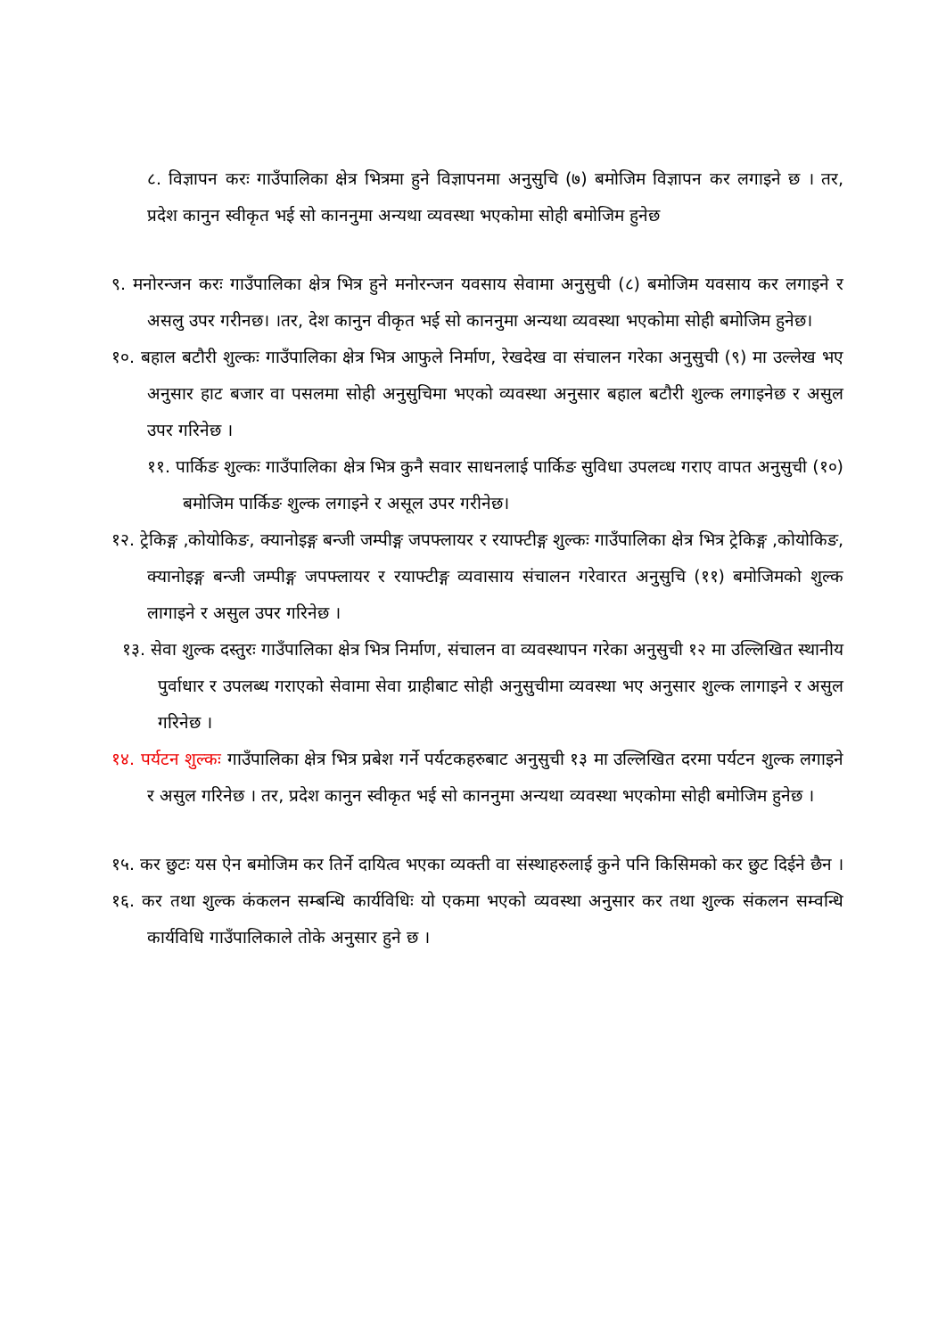८. विज्ञापन करः गाउँपालिका क्षेत्र भित्रमा हुने विज्ञापनमा अनुसुचि (७) बमोजिम विज्ञापन कर लगाइने छ । तर, प्रदेश कानुन स्वीकृत भई सो काननुमा अन्यथा व्यवस्था भएकोमा सोही बमोजिम हुनेछ
९. मनोरन्जन करः गाउँपालिका क्षेत्र भित्र हुने मनोरन्जन यवसाय सेवामा अनुसुची (८) बमोजिम यवसाय कर लगाइने र असलु उपर गरीनछ। ।तर, देश कानुन वीकृत भई सो काननुमा अन्यथा व्यवस्था भएकोमा सोही बमोजिम हुनेछ।
१०. बहाल बटौरी शुल्कः गाउँपालिका क्षेत्र भित्र आफुले निर्माण, रेखदेख वा संचालन गरेका अनुसुची (९) मा उल्लेख भए अनुसार हाट बजार वा पसलमा सोही अनुसुचिमा भएको व्यवस्था अनुसार बहाल बटौरी शुल्क लगाइनेछ र असुल उपर गरिनेछ ।
११. पार्किङ शुल्कः गाउँपालिका क्षेत्र भित्र कुनै सवार साधनलाई पार्किङ सुविधा उपलव्ध गराए वापत अनुसुची (१०) बमोजिम पार्किङ शुल्क लगाइने र असूल उपर गरीनेछ।
१२. ट्रेकिङ्ग ,कोयोकिङ, क्यानोइङ्ग बन्जी जम्पीङ्ग जपफ्लायर र रयाफ्टीङ्ग शुल्कः गाउँपालिका क्षेत्र भित्र ट्रेकिङ्ग ,कोयोकिङ, क्यानोइङ्ग बन्जी जम्पीङ्ग जपफ्लायर र रयाफ्टीङ्ग व्यवासाय संचालन गरेवारत अनुसुचि (११) बमोजिमको शुल्क लागाइने र असुल उपर गरिनेछ ।
१३. सेवा शुल्क दस्तुरः गाउँपालिका क्षेत्र भित्र निर्माण, संचालन वा व्यवस्थापन गरेका अनुसुची १२ मा उल्लिखित स्थानीय पुर्वाधार र उपलब्ध गराएको सेवामा सेवा ग्राहीबाट सोही अनुसुचीमा व्यवस्था भए अनुसार शुल्क लागाइने र असुल गरिनेछ ।
१४. पर्यटन शुल्कः गाउँपालिका क्षेत्र भित्र प्रबेश गर्ने पर्यटकहरुबाट अनुसुची १३ मा उल्लिखित दरमा पर्यटन शुल्क लगाइने र असुल गरिनेछ । तर, प्रदेश कानुन स्वीकृत भई सो काननुमा अन्यथा व्यवस्था भएकोमा सोही बमोजिम हुनेछ ।
१५. कर छुटः यस ऐन बमोजिम कर तिर्ने दायित्व भएका व्यक्ती वा संस्थाहरुलाई कुने पनि किसिमको कर छुट दिईने छैन ।
१६. कर तथा शुल्क कंकलन सम्बन्धि कार्यविधिः यो एकमा भएको व्यवस्था अनुसार कर तथा शुल्क संकलन सम्वन्धि कार्यविधि गाउँपालिकाले तोके अनुसार हुने छ ।